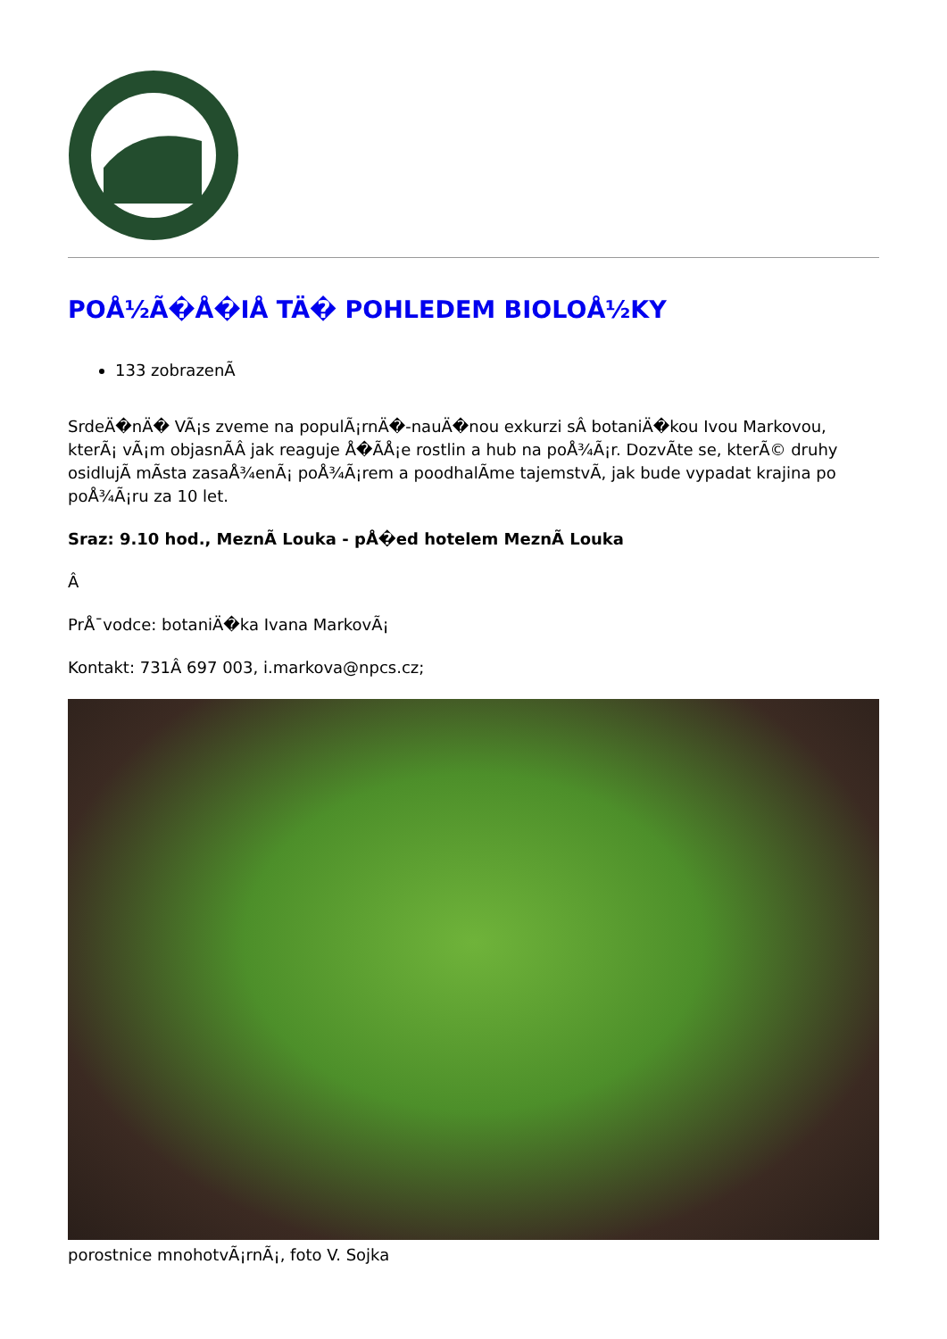POÅ½Ã�Å�IÅ TÄ� POHLEDEM BIOLOÅ½KY
133 zobrazenÃ
SrdeÄ�nÄ� VÃ¡s zveme na populÃ¡rnÄ�-nauÄ�nou exkurzi sÂ botaniÄ�kou Ivou Markovou, kterÃ¡ vÃ¡m objasnÃÂ jak reaguje Å�ÃÅ¡e rostlin a hub na poÅ¾Ã¡r. DozvÃte se, kterÃ© druhy osidlujÃ mÃ­sta zasaÅ¾enÃ¡ poÅ¾Ã¡rem a poodhalÃme tajemstvÃ, jak bude vypadat krajina po poÅ¾Ã¡ru za 10 let.
Sraz: 9.10 hod., MeznÃ Louka - pÅ�ed hotelem MeznÃ Louka
Â
PrÅ¯vodce: botaniÄ�ka Ivana MarkovÃ¡
Kontakt: 731Â 697 003, i.markova@npcs.cz;
porostnice mnohotvÃ¡rnÃ¡, foto V. Sojka